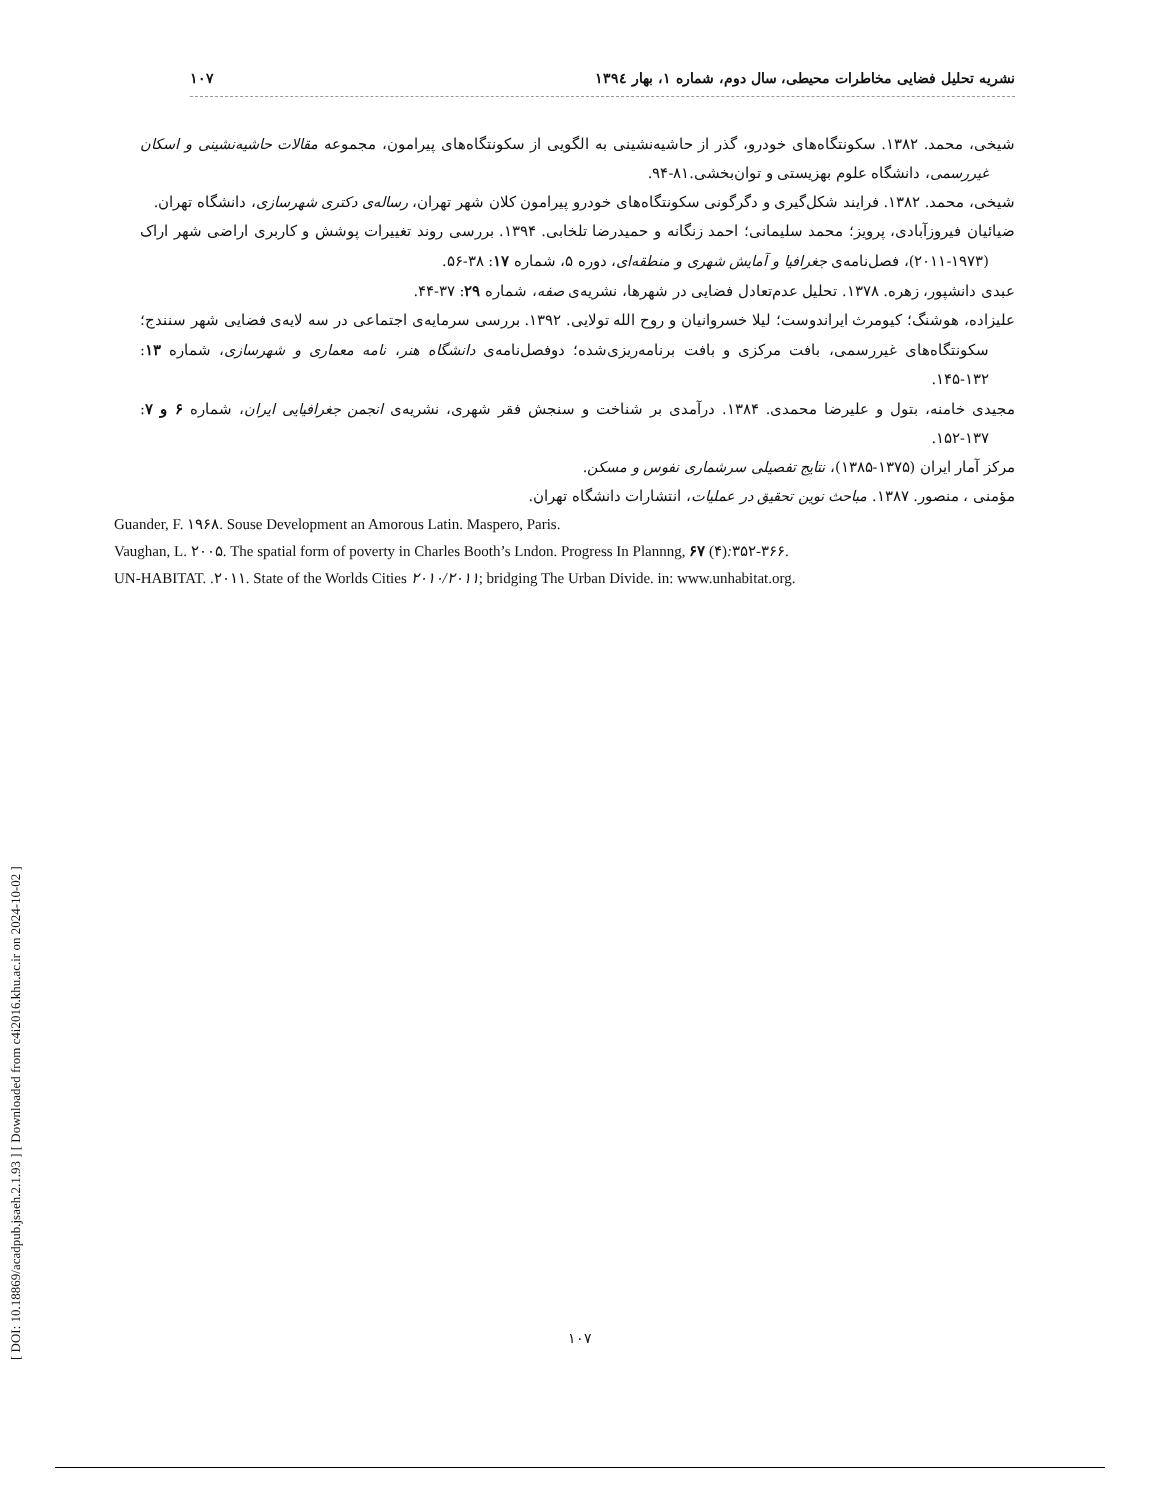[ DOI: 10.18869/acadpub.jsaeh.2.1.93 ] [ Downloaded from c4i2016.khu.ac.ir on 2024-10-02 ]
نشریه تحلیل فضایی مخاطرات محیطی، سال دوم، شماره ۱، بهار ۱۳۹٤ ۱۰۷
شیخی، محمد. ۱۳۸۲. سکونتگاه‌های خودرو، گذر از حاشیه‌نشینی به الگویی از سکونتگاه‌های پیرامون، مجموعه مقالات حاشیه‌نشینی و اسکان غیررسمی، دانشگاه علوم بهزیستی و توان‌بخشی.۸۱-۹۴.
شیخی، محمد. ۱۳۸۲. فرایند شکل‌گیری و دگرگونی سکونتگاه‌های خودرو پیرامون کلان شهر تهران، رساله‌ی دکتری شهرسازی، دانشگاه تهران.
ضیائیان فیروزآبادی، پرویز؛ محمد سلیمانی؛ احمد زنگانه و حمیدرضا تلخابی. ۱۳۹۴. بررسی روند تغییرات پوشش و کاربری اراضی شهر اراک (۱۹۷۳-۲۰۱۱)، فصل‌نامه‌ی جغرافیا و آمایش شهری و منطقه‌ای، دوره ۵، شماره ۱۷: ۳۸-۵۶.
عبدی دانشپور، زهره. ۱۳۷۸. تحلیل عدم‌تعادل فضایی در شهرها، نشریه‌ی صفه، شماره ۲۹: ۳۷-۴۴.
علیزاده، هوشنگ؛ کیومرث ایراندوست؛ لیلا خسروانیان و روح الله تولایی. ۱۳۹۲. بررسی سرمایه‌ی اجتماعی در سه لایه‌ی فضایی شهر سنندج؛ سکونتگاه‌های غیررسمی، بافت مرکزی و بافت برنامه‌ریزی‌شده؛ دوفصل‌نامه‌ی دانشگاه هنر، نامه معماری و شهرسازی، شماره ۱۳: ۱۳۲-۱۴۵.
مجیدی خامنه، بتول و علیرضا محمدی. ۱۳۸۴. درآمدی بر شناخت و سنجش فقر شهری، نشریه‌ی انجمن جغرافیایی ایران، شماره ۶ و ۷: ۱۳۷-۱۵۲.
مرکز آمار ایران (۱۳۷۵-۱۳۸۵)، نتایج تفصیلی سرشماری نفوس و مسکن.
مؤمنی ، منصور. ۱۳۸۷. مباحث نوین تحقیق در عملیات، انتشارات دانشگاه تهران.
Guander, F. ۱۹۶۸. Souse Development an Amorous Latin. Maspero, Paris.
Vaughan, L. ۲۰۰۵. The spatial form of poverty in Charles Booth’s Lndon. Progress In Plannng, ۶۷ (۴): ۳۵۲-۳۶۶.
UN-HABITAT. .۲۰۱۱. State of the Worlds Cities ۲۰۱۰/۲۰۱۱; bridging The Urban Divide. in: www.unhabitat.org.
۱۰۷